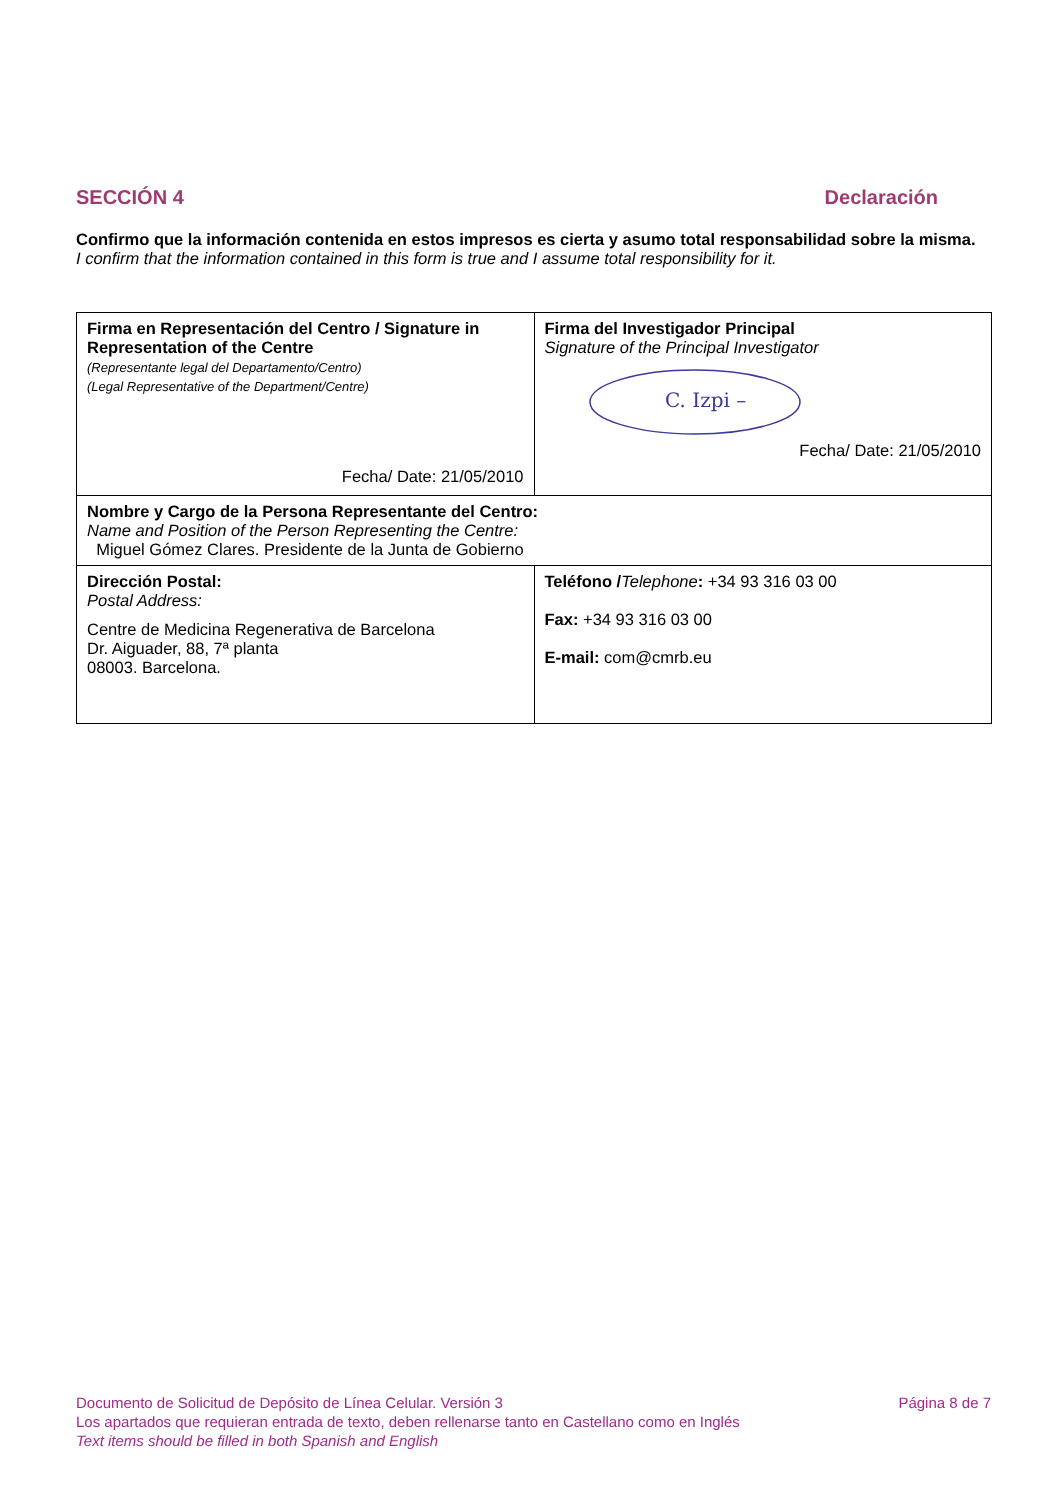SECCIÓN 4 Declaración
Confirmo que la información contenida en estos impresos es cierta y asumo total responsabilidad sobre la misma.
I confirm that the information contained in this form is true and I assume total responsibility for it.
| Firma en Representación del Centro / Signature in Representation of the Centre (Representante legal del Departamento/Centro) (Legal Representative of the Department/Centre) Fecha/ Date: 21/05/2010 | Firma del Investigador Principal Signature of the Principal Investigator C. Izpi – Fecha/ Date: 21/05/2010 |
| Nombre y Cargo de la Persona Representante del Centro: Name and Position of the Person Representing the Centre: Miguel Gómez Clares. Presidente de la Junta de Gobierno | |
| Dirección Postal: Postal Address: Centre de Medicina Regenerativa de Barcelona Dr. Aiguader, 88, 7ª planta 08003. Barcelona. | Teléfono / Telephone : +34 93 316 03 00 Fax: +34 93 316 03 00 E-mail: com@cmrb.eu |
Documento de Solicitud de Depósito de Línea Celular. Versión 3 Página 8 de 7
Los apartados que requieran entrada de texto, deben rellenarse tanto en Castellano como en Inglés
Text items should be filled in both Spanish and English